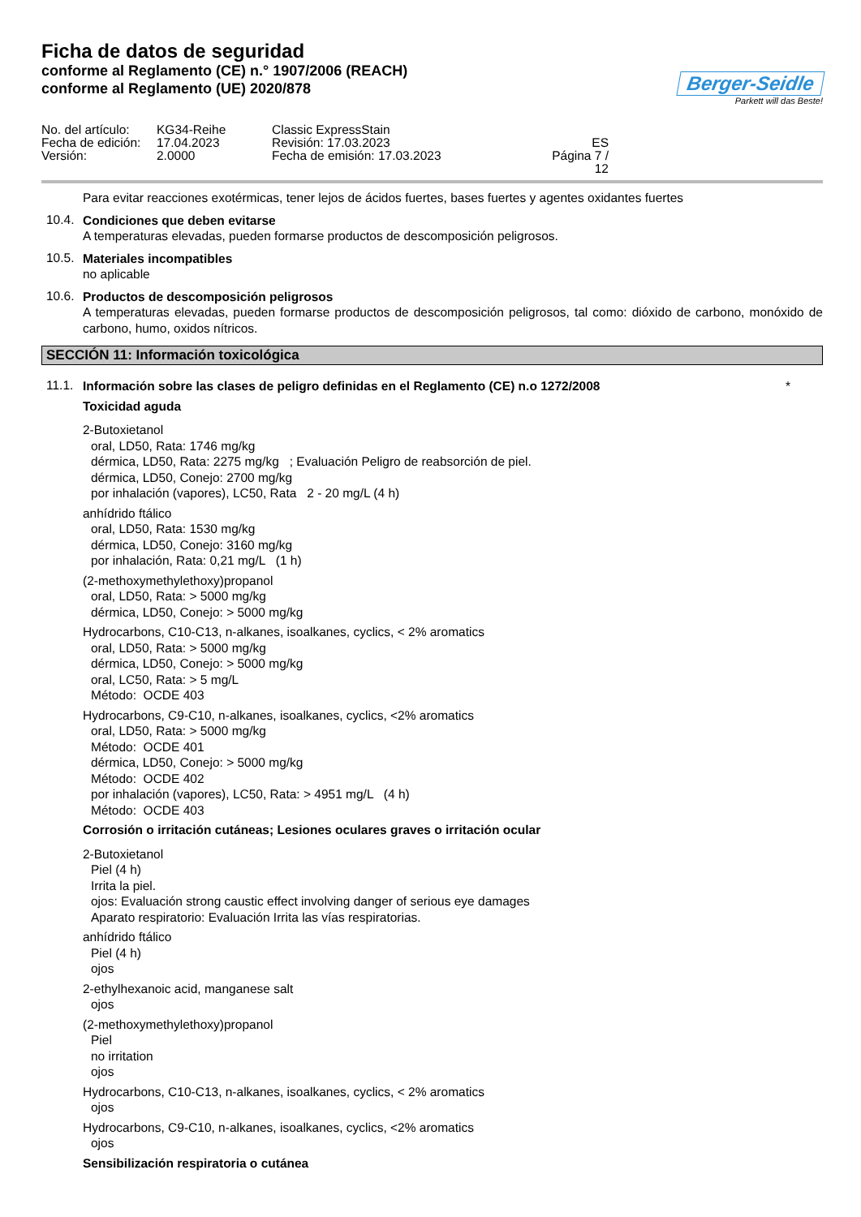Ficha de datos de seguridad
conforme al Reglamento (CE) n.° 1907/2006 (REACH)
conforme al Reglamento (UE) 2020/878
Berger-Seidle
Parkett will das Beste!
No. del artículo: KG34-Reihe Classic ExpressStain Fecha de edición: 17.04.2023 Revisión: 17.03.2023 ES Versión: 2.0000 Fecha de emisión: 17.03.2023 Página 7 / 12
Para evitar reacciones exotérmicas, tener lejos de ácidos fuertes, bases fuertes y agentes oxidantes fuertes
10.4.
Condiciones que deben evitarse
A temperaturas elevadas, pueden formarse productos de descomposición peligrosos.
10.5.
Materiales incompatibles
no aplicable
10.6.
Productos de descomposición peligrosos
A temperaturas elevadas, pueden formarse productos de descomposición peligrosos, tal como: dióxido de carbono, monóxido de carbono, humo, oxidos nítricos.
SECCIÓN 11: Información toxicológica
11.1.
Información sobre las clases de peligro definidas en el Reglamento (CE) n.o 1272/2008 *
Toxicidad aguda
2-Butoxietanol
oral, LD50, Rata: 1746 mg/kg
dérmica, LD50, Rata: 2275 mg/kg ; Evaluación Peligro de reabsorción de piel.
dérmica, LD50, Conejo: 2700 mg/kg
por inhalación (vapores), LC50, Rata 2 - 20 mg/L (4 h)
anhídrido ftálico
oral, LD50, Rata: 1530 mg/kg
dérmica, LD50, Conejo: 3160 mg/kg
por inhalación, Rata: 0,21 mg/L (1 h)
(2-methoxymethylethoxy)propanol
oral, LD50, Rata: > 5000 mg/kg
dérmica, LD50, Conejo: > 5000 mg/kg
Hydrocarbons, C10-C13, n-alkanes, isoalkanes, cyclics, < 2% aromatics
oral, LD50, Rata: > 5000 mg/kg
dérmica, LD50, Conejo: > 5000 mg/kg
oral, LC50, Rata: > 5 mg/L
Método: OCDE 403
Hydrocarbons, C9-C10, n-alkanes, isoalkanes, cyclics, <2% aromatics
oral, LD50, Rata: > 5000 mg/kg
Método: OCDE 401
dérmica, LD50, Conejo: > 5000 mg/kg
Método: OCDE 402
por inhalación (vapores), LC50, Rata: > 4951 mg/L (4 h)
Método: OCDE 403
Corrosión o irritación cutáneas; Lesiones oculares graves o irritación ocular
2-Butoxietanol
Piel (4 h)
Irrita la piel.
ojos: Evaluación strong caustic effect involving danger of serious eye damages
Aparato respiratorio: Evaluación Irrita las vías respiratorias.
anhídrido ftálico
Piel (4 h)
ojos
2-ethylhexanoic acid, manganese salt
ojos
(2-methoxymethylethoxy)propanol
Piel
no irritation
ojos
Hydrocarbons, C10-C13, n-alkanes, isoalkanes, cyclics, < 2% aromatics
ojos
Hydrocarbons, C9-C10, n-alkanes, isoalkanes, cyclics, <2% aromatics
ojos
Sensibilización respiratoria o cutánea